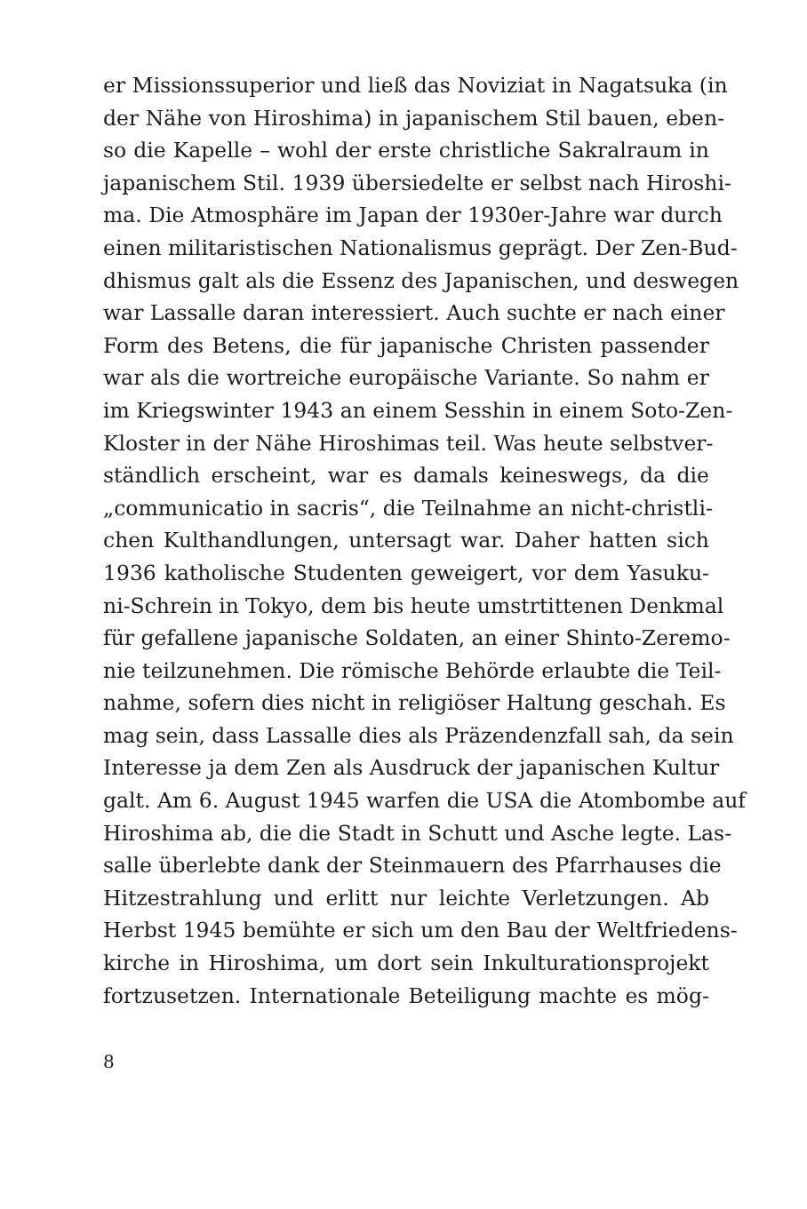er Missionssuperior und ließ das Noviziat in Nagatsuka (in
der Nähe von Hiroshima) in japanischem Stil bauen, eben-
so die Kapelle – wohl der erste christliche Sakralraum in
japanischem Stil. 1939 übersiedelte er selbst nach Hiroshi-
ma. Die Atmosphäre im Japan der 1930er-Jahre war durch
einen militaristischen Nationalismus geprägt. Der Zen-Bud-
dhismus galt als die Essenz des Japanischen, und deswegen
war Lassalle daran interessiert. Auch suchte er nach einer
Form des Betens, die für japanische Christen passender
war als die wortreiche europäische Variante. So nahm er
im Kriegswinter 1943 an einem Sesshin in einem Soto-Zen-
Kloster in der Nähe Hiroshimas teil. Was heute selbstver-
ständlich erscheint, war es damals keineswegs, da die
„communicatio in sacris“, die Teilnahme an nicht-christli-
chen Kulthandlungen, untersagt war. Daher hatten sich
1936 katholische Studenten geweigert, vor dem Yasuku-
ni-Schrein in Tokyo, dem bis heute umstrtittenen Denkmal
für gefallene japanische Soldaten, an einer Shinto-Zeremo-
nie teilzunehmen. Die römische Behörde erlaubte die Teil-
nahme, sofern dies nicht in religiöser Haltung geschah. Es
mag sein, dass Lassalle dies als Präzendenzfall sah, da sein
Interesse ja dem Zen als Ausdruck der japanischen Kultur
galt. Am 6. August 1945 warfen die USA die Atombombe auf
Hiroshima ab, die die Stadt in Schutt und Asche legte. Las-
salle überlebte dank der Steinmauern des Pfarrhauses die
Hitzestrahlung und erlitt nur leichte Verletzungen. Ab
Herbst 1945 bemühte er sich um den Bau der Weltfriedens-
kirche in Hiroshima, um dort sein Inkulturationsprojekt
fortzusetzen. Internationale Beteiligung machte es mög-
8